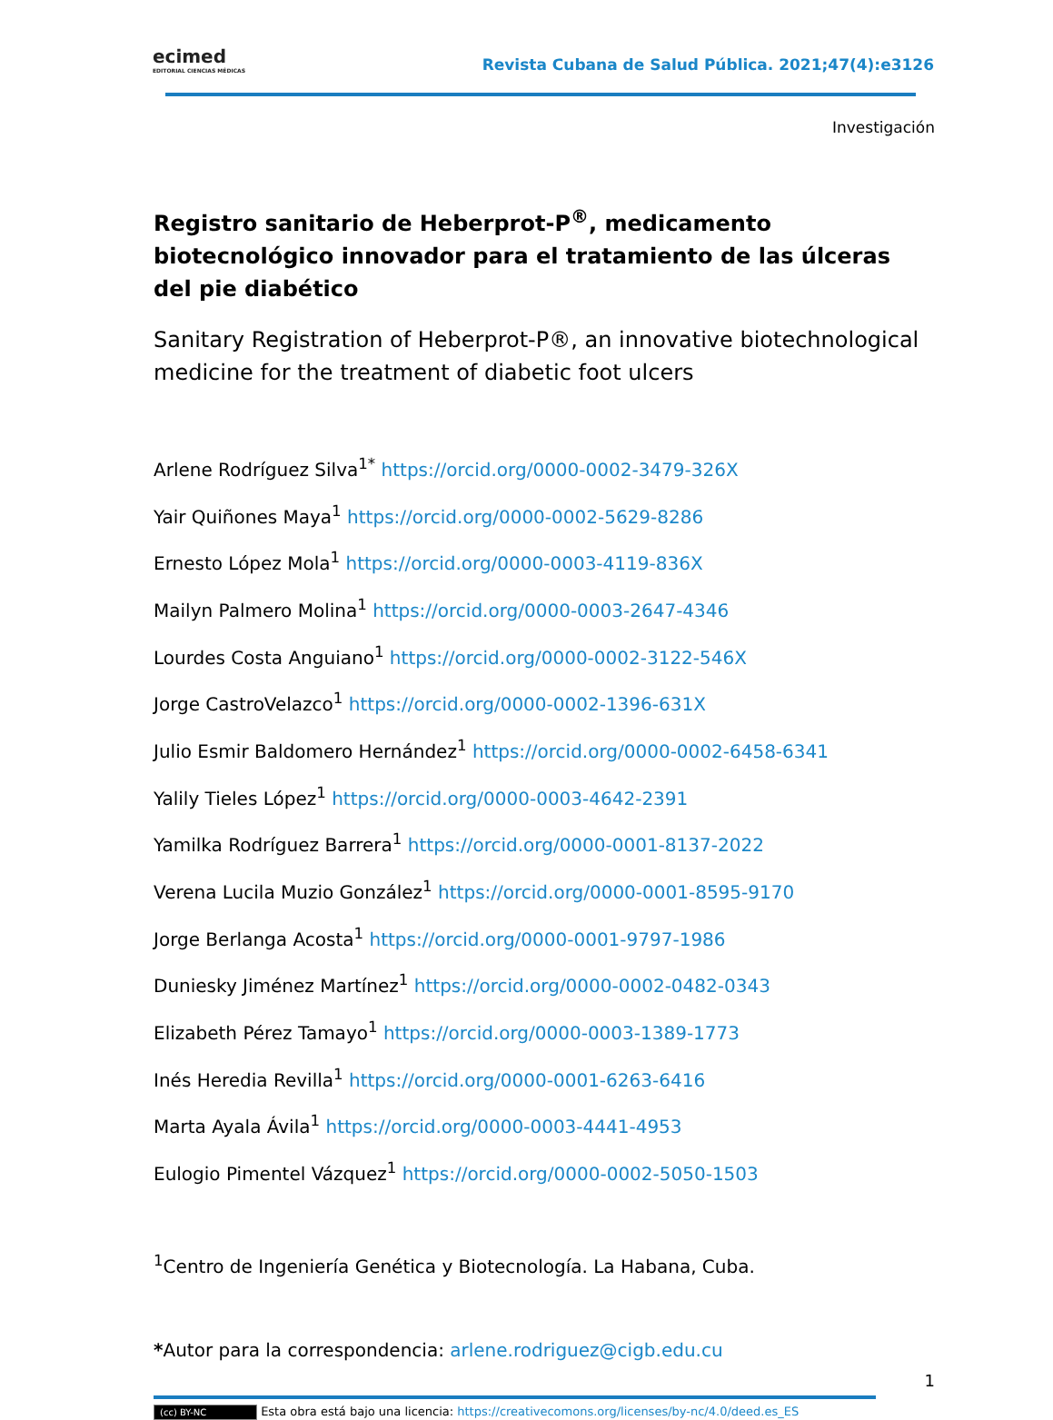ecimed
EDITORIAL CIENCIAS MÉDICAS
Revista Cubana de Salud Pública. 2021;47(4):e3126
Investigación
Registro sanitario de Heberprot-P<sup>®</sup>, medicamento biotecnológico innovador para el tratamiento de las úlceras del pie diabético
Sanitary Registration of Heberprot-P®, an innovative biotechnological medicine for the treatment of diabetic foot ulcers
Arlene Rodríguez Silva<sup>1*</sup> https://orcid.org/0000-0002-3479-326X
Yair Quiñones Maya<sup>1</sup> https://orcid.org/0000-0002-5629-8286
Ernesto López Mola<sup>1</sup> https://orcid.org/0000-0003-4119-836X
Mailyn Palmero Molina<sup>1</sup> https://orcid.org/0000-0003-2647-4346
Lourdes Costa Anguiano<sup>1</sup> https://orcid.org/0000-0002-3122-546X
Jorge CastroVelazco<sup>1</sup> https://orcid.org/0000-0002-1396-631X
Julio Esmir Baldomero Hernández<sup>1</sup> https://orcid.org/0000-0002-6458-6341
Yalily Tieles López<sup>1</sup> https://orcid.org/0000-0003-4642-2391
Yamilka Rodríguez Barrera<sup>1</sup> https://orcid.org/0000-0001-8137-2022
Verena Lucila Muzio González<sup>1</sup> https://orcid.org/0000-0001-8595-9170
Jorge Berlanga Acosta<sup>1</sup> https://orcid.org/0000-0001-9797-1986
Duniesky Jiménez Martínez<sup>1</sup> https://orcid.org/0000-0002-0482-0343
Elizabeth Pérez Tamayo<sup>1</sup> https://orcid.org/0000-0003-1389-1773
Inés Heredia Revilla<sup>1</sup> https://orcid.org/0000-0001-6263-6416
Marta Ayala Ávila<sup>1</sup> https://orcid.org/0000-0003-4441-4953
Eulogio Pimentel Vázquez<sup>1</sup> https://orcid.org/0000-0002-5050-1503
<sup>1</sup> Centro de Ingeniería Genética y Biotecnología. La Habana, Cuba.
*Autor para la correspondencia: arlene.rodriguez@cigb.edu.cu
1
(cc) BY-NC Esta obra está bajo una licencia: https://creativecomons.org/licenses/by-nc/4.0/deed.es_ES